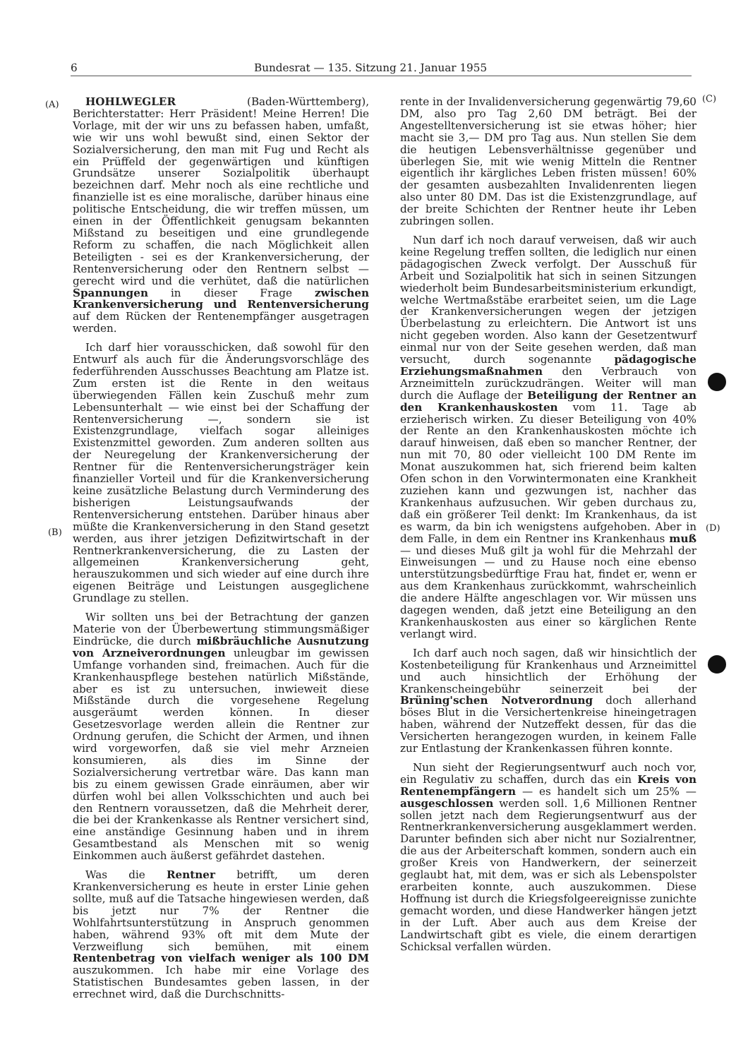6 Bundesrat — 135. Sitzung 21. Januar 1955
(A)
(B)
(C)
(D)
HOHLWEGLER (Baden-Württemberg), Berichterstatter: Herr Präsident! Meine Herren! Die Vorlage, mit der wir uns zu befassen haben, umfaßt, wie wir uns wohl bewußt sind, einen Sektor der Sozialversicherung, den man mit Fug und Recht als ein Prüffeld der gegenwärtigen und künftigen Grundsätze unserer Sozialpolitik überhaupt bezeichnen darf. Mehr noch als eine rechtliche und finanzielle ist es eine moralische, darüber hinaus eine politische Entscheidung, die wir treffen müssen, um einen in der Öffentlichkeit genugsam bekannten Mißstand zu beseitigen und eine grundlegende Reform zu schaffen, die nach Möglichkeit allen Beteiligten - sei es der Krankenversicherung, der Rentenversicherung oder den Rentnern selbst — gerecht wird und die verhütet, daß die natürlichen Spannungen in dieser Frage zwischen Krankenversicherung und Rentenversicherung auf dem Rücken der Rentenempfänger ausgetragen werden.
Ich darf hier vorausschicken, daß sowohl für den Entwurf als auch für die Änderungsvorschläge des federführenden Ausschusses Beachtung am Platze ist. Zum ersten ist die Rente in den weitaus überwiegenden Fällen kein Zuschuß mehr zum Lebensunterhalt — wie einst bei der Schaffung der Rentenversicherung —, sondern sie ist Existenzgrundlage, vielfach sogar alleiniges Existenzmittel geworden. Zum anderen sollten aus der Neuregelung der Krankenversicherung der Rentner für die Rentenversicherungsträger kein finanzieller Vorteil und für die Krankenversicherung keine zusätzliche Belastung durch Verminderung des bisherigen Leistungsaufwands der Rentenversicherung entstehen. Darüber hinaus aber müßte die Krankenversicherung in den Stand gesetzt werden, aus ihrer jetzigen Defizitwirtschaft in der Rentnerkrankenversicherung, die zu Lasten der allgemeinen Krankenversicherung geht, herauszukommen und sich wieder auf eine durch ihre eigenen Beiträge und Leistungen ausgeglichene Grundlage zu stellen.
Wir sollten uns bei der Betrachtung der ganzen Materie von der Überbewertung stimmungsmäßiger Eindrücke, die durch mißbräuchliche Ausnutzung von Arzneiverordnungen unleugbar im gewissen Umfange vorhanden sind, freimachen. Auch für die Krankenhauspflege bestehen natürlich Mißstände, aber es ist zu untersuchen, inwieweit diese Mißstände durch die vorgesehene Regelung ausgeräumt werden können. In dieser Gesetzesvorlage werden allein die Rentner zur Ordnung gerufen, die Schicht der Armen, und ihnen wird vorgeworfen, daß sie viel mehr Arzneien konsumieren, als dies im Sinne der Sozialversicherung vertretbar wäre. Das kann man bis zu einem gewissen Grade einräumen, aber wir dürfen wohl bei allen Volksschichten und auch bei den Rentnern voraussetzen, daß die Mehrheit derer, die bei der Krankenkasse als Rentner versichert sind, eine anständige Gesinnung haben und in ihrem Gesamtbestand als Menschen mit so wenig Einkommen auch äußerst gefährdet dastehen.
Was die Rentner betrifft, um deren Krankenversicherung es heute in erster Linie gehen sollte, muß auf die Tatsache hingewiesen werden, daß bis jetzt nur 7% der Rentner die Wohlfahrtsunterstützung in Anspruch genommen haben, während 93% oft mit dem Mute der Verzweiflung sich bemühen, mit einem Rentenbetrag von vielfach weniger als 100 DM auszukommen. Ich habe mir eine Vorlage des Statistischen Bundesamtes geben lassen, in der errechnet wird, daß die Durchschnitts-
rente in der Invalidenversicherung gegenwärtig 79,60 DM, also pro Tag 2,60 DM beträgt. Bei der Angestelltenversicherung ist sie etwas höher; hier macht sie 3,— DM pro Tag aus. Nun stellen Sie dem die heutigen Lebensverhältnisse gegenüber und überlegen Sie, mit wie wenig Mitteln die Rentner eigentlich ihr kärgliches Leben fristen müssen! 60% der gesamten ausbezahlten Invalidenrenten liegen also unter 80 DM. Das ist die Existenzgrundlage, auf der breite Schichten der Rentner heute ihr Leben zubringen sollen.
Nun darf ich noch darauf verweisen, daß wir auch keine Regelung treffen sollten, die lediglich nur einen pädagogischen Zweck verfolgt. Der Ausschuß für Arbeit und Sozialpolitik hat sich in seinen Sitzungen wiederholt beim Bundesarbeitsministerium erkundigt, welche Wertmaßstäbe erarbeitet seien, um die Lage der Krankenversicherungen wegen der jetzigen Überbelastung zu erleichtern. Die Antwort ist uns nicht gegeben worden. Also kann der Gesetzentwurf einmal nur von der Seite gesehen werden, daß man versucht, durch sogenannte pädagogische Erziehungsmaßnahmen den Verbrauch von Arzneimitteln zurückzudrängen. Weiter will man durch die Auflage der Beteiligung der Rentner an den Krankenhauskosten vom 11. Tage ab erzieherisch wirken. Zu dieser Beteiligung von 40% der Rente an den Krankenhauskosten möchte ich darauf hinweisen, daß eben so mancher Rentner, der nun mit 70, 80 oder vielleicht 100 DM Rente im Monat auszukommen hat, sich frierend beim kalten Ofen schon in den Vorwintermonaten eine Krankheit zuziehen kann und gezwungen ist, nachher das Krankenhaus aufzusuchen. Wir geben durchaus zu, daß ein größerer Teil denkt: Im Krankenhaus, da ist es warm, da bin ich wenigstens aufgehoben. Aber in dem Falle, in dem ein Rentner ins Krankenhaus muß — und dieses Muß gilt ja wohl für die Mehrzahl der Einweisungen — und zu Hause noch eine ebenso unterstützungsbedürftige Frau hat, findet er, wenn er aus dem Krankenhaus zurückkommt, wahrscheinlich die andere Hälfte angeschlagen vor. Wir müssen uns dagegen wenden, daß jetzt eine Beteiligung an den Krankenhauskosten aus einer so kärglichen Rente verlangt wird.
Ich darf auch noch sagen, daß wir hinsichtlich der Kostenbeteiligung für Krankenhaus und Arzneimittel und auch hinsichtlich der Erhöhung der Krankenscheingebühr seinerzeit bei der Brüning'schen Notverordnung doch allerhand böses Blut in die Versichertenkreise hineingetragen haben, während der Nutzeffekt dessen, für das die Versicherten herangezogen wurden, in keinem Falle zur Entlastung der Krankenkassen führen konnte.
Nun sieht der Regierungsentwurf auch noch vor, ein Regulativ zu schaffen, durch das ein Kreis von Rentenempfängern — es handelt sich um 25% — ausgeschlossen werden soll. 1,6 Millionen Rentner sollen jetzt nach dem Regierungsentwurf aus der Rentnerkrankenversicherung ausgeklammert werden. Darunter befinden sich aber nicht nur Sozialrentner, die aus der Arbeiterschaft kommen, sondern auch ein großer Kreis von Handwerkern, der seinerzeit geglaubt hat, mit dem, was er sich als Lebenspolster erarbeiten konnte, auch auszukommen. Diese Hoffnung ist durch die Kriegsfolgeereignisse zunichte gemacht worden, und diese Handwerker hängen jetzt in der Luft. Aber auch aus dem Kreise der Landwirtschaft gibt es viele, die einem derartigen Schicksal verfallen würden.